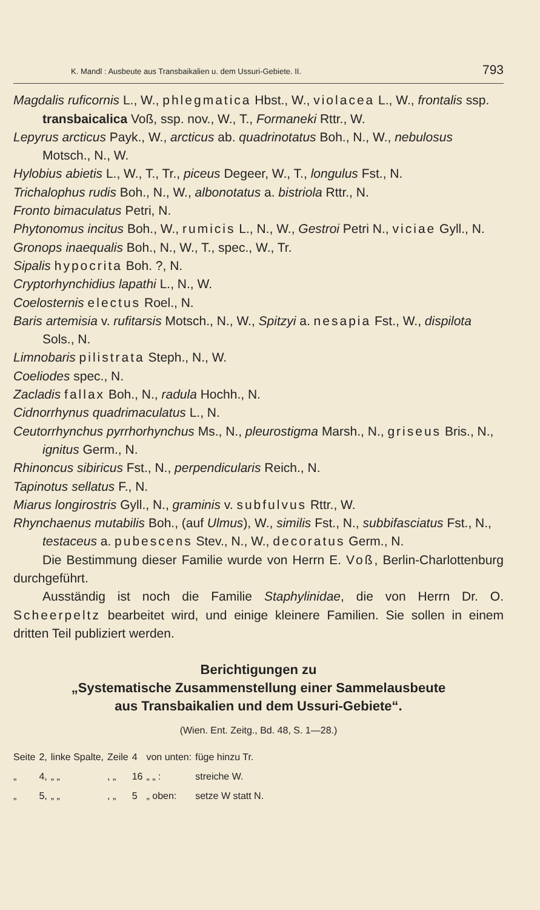K. Mandl : Ausbeute aus Transbaikalien u. dem Ussuri-Gebiete. II. 793
Magdalis ruficornis L., W., phlegmatica Hbst., W., violacea L., W., frontalis ssp. transbaicalica Voß, ssp. nov., W., T., Formaneki Rttr., W.
Lepyrus arcticus Payk., W., arcticus ab. quadrinotatus Boh., N., W., nebulosus Motsch., N., W.
Hylobius abietis L., W., T., Tr., piceus Degeer, W., T., longulus Fst., N.
Trichalophus rudis Boh., N., W., albonotatus a. bistriola Rttr., N.
Fronto bimaculatus Petri, N.
Phytonomus incitus Boh., W., rumicis L., N., W., Gestroi Petri N., viciae Gyll., N.
Gronops inaequalis Boh., N., W., T., spec., W., Tr.
Sipalis hypocrita Boh. ?, N.
Cryptorhynchidius lapathi L., N., W.
Coelosternis electus Roel., N.
Baris artemisia v. rufitarsis Motsch., N., W., Spitzyi a. nesapia Fst., W., dispilota Sols., N.
Limnobaris pilistrata Steph., N., W.
Coeliodes spec., N.
Zacladis fallax Boh., N., radula Hochh., N.
Cidnorrhynus quadrimaculatus L., N.
Ceutorrhynchus pyrrhorhynchus Ms., N., pleurostigma Marsh., N., griseus Bris., N., ignitus Germ., N.
Rhinoncus sibiricus Fst., N., perpendicularis Reich., N.
Tapinotus sellatus F., N.
Miarus longirostris Gyll., N., graminis v. subfulvus Rttr., W.
Rhynchaenus mutabilis Boh., (auf Ulmus), W., similis Fst., N., subbifasciatus Fst., N., testaceus a. pubescens Stev., N., W., decoratus Germ., N.
Die Bestimmung dieser Familie wurde von Herrn E. Voß, Berlin-Charlottenburg durchgeführt.
Ausständig ist noch die Familie Staphylinidae, die von Herrn Dr. O. Scheerpeltz bearbeitet wird, und einige kleinere Familien. Sie sollen in einem dritten Teil publiziert werden.
Berichtigungen zu
„Systematische Zusammenstellung einer Sammelausbeute
aus Transbaikalien und dem Ussuri-Gebiete“.
(Wien. Ent. Zeitg., Bd. 48, S. 1—28.)
| Seite | 2, | linke Spalte, | Zeile | 4 | von unten: | füge hinzu Tr. |
| „ | 4, | „ „ | , „ | 16 | „ „ : | streiche W. |
| „ | 5, | „ „ | , „ | 5 | „ oben: | setze W statt N. |